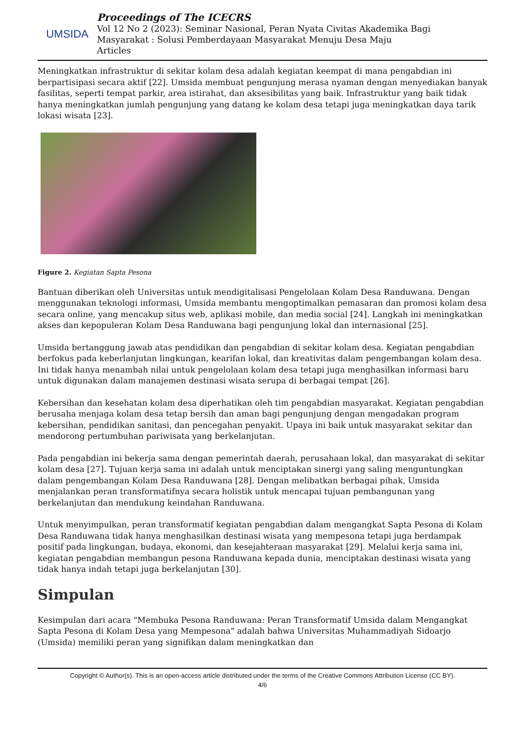UMSIDA
Proceedings of The ICECRS
Vol 12 No 2 (2023): Seminar Nasional, Peran Nyata Civitas Akademika Bagi
Masyarakat : Solusi Pemberdayaan Masyarakat Menuju Desa Maju
Articles
Meningkatkan infrastruktur di sekitar kolam desa adalah kegiatan keempat di mana pengabdian ini berpartisipasi secara aktif [22]. Umsida membuat pengunjung merasa nyaman dengan menyediakan banyak fasilitas, seperti tempat parkir, area istirahat, dan aksesibilitas yang baik. Infrastruktur yang baik tidak hanya meningkatkan jumlah pengunjung yang datang ke kolam desa tetapi juga meningkatkan daya tarik lokasi wisata [23].
Figure 2. Kegiatan Sapta Pesona
Bantuan diberikan oleh Universitas untuk mendigitalisasi Pengelolaan Kolam Desa Randuwana. Dengan menggunakan teknologi informasi, Umsida membantu mengoptimalkan pemasaran dan promosi kolam desa secara online, yang mencakup situs web, aplikasi mobile, dan media social [24]. Langkah ini meningkatkan akses dan kepopuleran Kolam Desa Randuwana bagi pengunjung lokal dan internasional [25].
Umsida bertanggung jawab atas pendidikan dan pengabdian di sekitar kolam desa. Kegiatan pengabdian berfokus pada keberlanjutan lingkungan, kearifan lokal, dan kreativitas dalam pengembangan kolam desa. Ini tidak hanya menambah nilai untuk pengelolaan kolam desa tetapi juga menghasilkan informasi baru untuk digunakan dalam manajemen destinasi wisata serupa di berbagai tempat [26].
Kebersihan dan kesehatan kolam desa diperhatikan oleh tim pengabdian masyarakat. Kegiatan pengabdian berusaha menjaga kolam desa tetap bersih dan aman bagi pengunjung dengan mengadakan program kebersihan, pendidikan sanitasi, dan pencegahan penyakit. Upaya ini baik untuk masyarakat sekitar dan mendorong pertumbuhan pariwisata yang berkelanjutan.
Pada pengabdian ini bekerja sama dengan pemerintah daerah, perusahaan lokal, dan masyarakat di sekitar kolam desa [27]. Tujuan kerja sama ini adalah untuk menciptakan sinergi yang saling menguntungkan dalam pengembangan Kolam Desa Randuwana [28]. Dengan melibatkan berbagai pihak, Umsida menjalankan peran transformatifnya secara holistik untuk mencapai tujuan pembangunan yang berkelanjutan dan mendukung keindahan Randuwana.
Untuk menyimpulkan, peran transformatif kegiatan pengabdian dalam mengangkat Sapta Pesona di Kolam Desa Randuwana tidak hanya menghasilkan destinasi wisata yang mempesona tetapi juga berdampak positif pada lingkungan, budaya, ekonomi, dan kesejahteraan masyarakat [29]. Melalui kerja sama ini, kegiatan pengabdian membangun pesona Randuwana kepada dunia, menciptakan destinasi wisata yang tidak hanya indah tetapi juga berkelanjutan [30].
Simpulan
Kesimpulan dari acara "Membuka Pesona Randuwana: Peran Transformatif Umsida dalam Mengangkat Sapta Pesona di Kolam Desa yang Mempesona" adalah bahwa Universitas Muhammadiyah Sidoarjo (Umsida) memiliki peran yang signifikan dalam meningkatkan dan
Copyright © Author(s). This is an open-access article distributed under the terms of the Creative Commons Attribution License (CC BY).
4/6